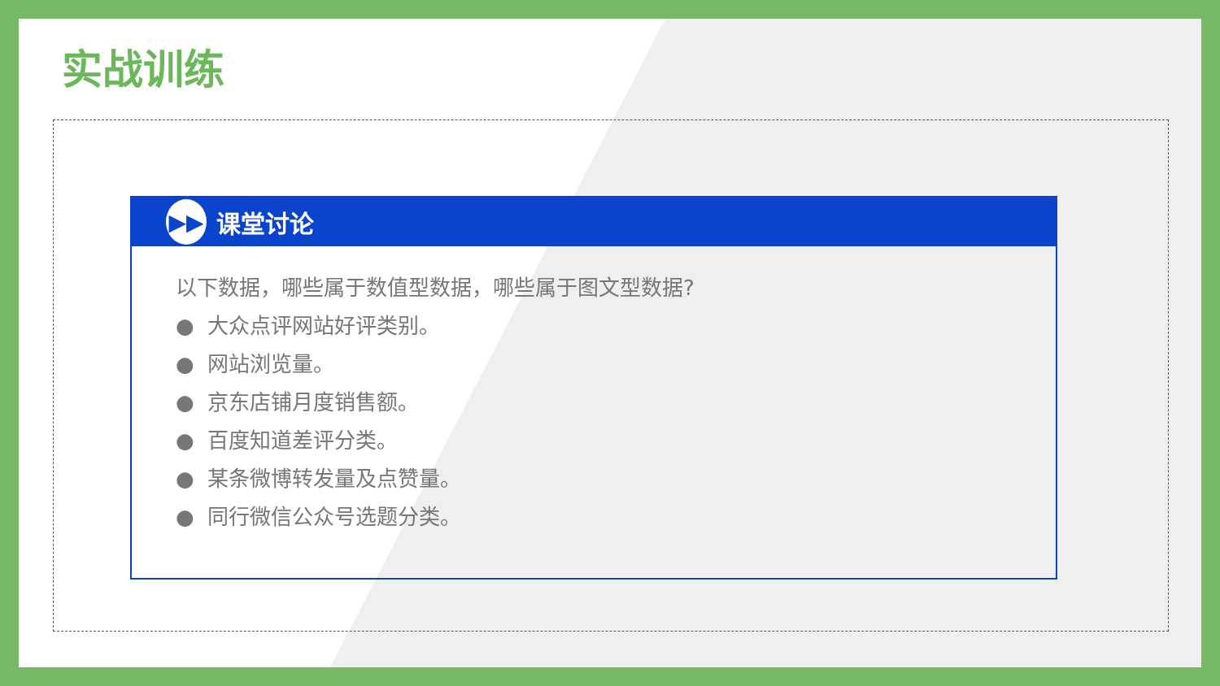实战训练
▶▶
课堂讨论
以下数据，哪些属于数值型数据，哪些属于图文型数据?
● 大众点评网站好评类别。
● 网站浏览量。
● 京东店铺月度销售额。
● 百度知道差评分类。
● 某条微博转发量及点赞量。
● 同行微信公众号选题分类。